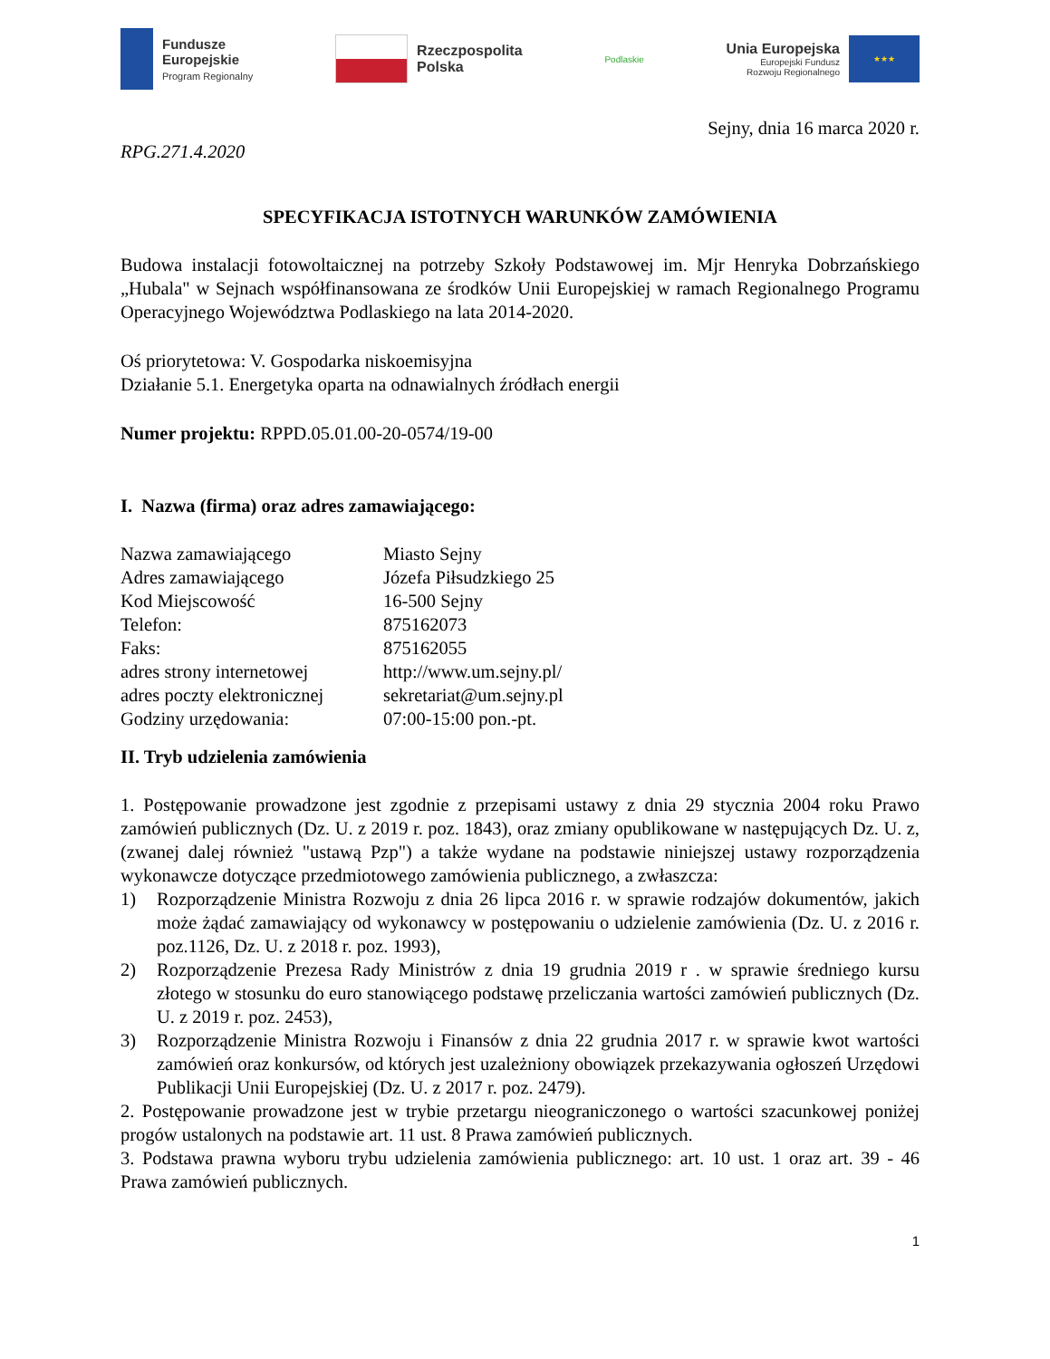Fundusze
Europejskie
Program Regionalny
Rzeczpospolita
Polska
Podlaskie
Unia Europejska
Europejski Fundusz
Rozwoju Regionalnego
★★★
Sejny, dnia 16 marca 2020 r.
RPG.271.4.2020
SPECYFIKACJA ISTOTNYCH WARUNKÓW ZAMÓWIENIA
Budowa instalacji fotowoltaicznej na potrzeby Szkoły Podstawowej im. Mjr Henryka Dobrzańskiego „Hubala" w Sejnach współfinansowana ze środków Unii Europejskiej w ramach Regionalnego Programu Operacyjnego Województwa Podlaskiego na lata 2014-2020.
Oś priorytetowa: V. Gospodarka niskoemisyjna
Działanie 5.1. Energetyka oparta na odnawialnych źródłach energii
Numer projektu: RPPD.05.01.00-20-0574/19-00
I. Nazwa (firma) oraz adres zamawiającego:
| Nazwa zamawiającego | Miasto Sejny |
| Adres zamawiającego | Józefa Piłsudzkiego 25 |
| Kod Miejscowość | 16-500 Sejny |
| Telefon: | 875162073 |
| Faks: | 875162055 |
| adres strony internetowej | http://www.um.sejny.pl/ |
| adres poczty elektronicznej | sekretariat@um.sejny.pl |
| Godziny urzędowania: | 07:00-15:00 pon.-pt. |
II. Tryb udzielenia zamówienia
1. Postępowanie prowadzone jest zgodnie z przepisami ustawy z dnia 29 stycznia 2004 roku Prawo zamówień publicznych (Dz. U. z 2019 r. poz. 1843), oraz zmiany opublikowane w następujących Dz. U. z, (zwanej dalej również "ustawą Pzp") a także wydane na podstawie niniejszej ustawy rozporządzenia wykonawcze dotyczące przedmiotowego zamówienia publicznego, a zwłaszcza:
1) Rozporządzenie Ministra Rozwoju z dnia 26 lipca 2016 r. w sprawie rodzajów dokumentów, jakich może żądać zamawiający od wykonawcy w postępowaniu o udzielenie zamówienia (Dz. U. z 2016 r. poz.1126, Dz. U. z 2018 r. poz. 1993),
2) Rozporządzenie Prezesa Rady Ministrów z dnia 19 grudnia 2019 r . w sprawie średniego kursu złotego w stosunku do euro stanowiącego podstawę przeliczania wartości zamówień publicznych (Dz. U. z 2019 r. poz. 2453),
3) Rozporządzenie Ministra Rozwoju i Finansów z dnia 22 grudnia 2017 r. w sprawie kwot wartości zamówień oraz konkursów, od których jest uzależniony obowiązek przekazywania ogłoszeń Urzędowi Publikacji Unii Europejskiej (Dz. U. z 2017 r. poz. 2479).
2. Postępowanie prowadzone jest w trybie przetargu nieograniczonego o wartości szacunkowej poniżej progów ustalonych na podstawie art. 11 ust. 8 Prawa zamówień publicznych.
3. Podstawa prawna wyboru trybu udzielenia zamówienia publicznego: art. 10 ust. 1 oraz art. 39 - 46 Prawa zamówień publicznych.
1